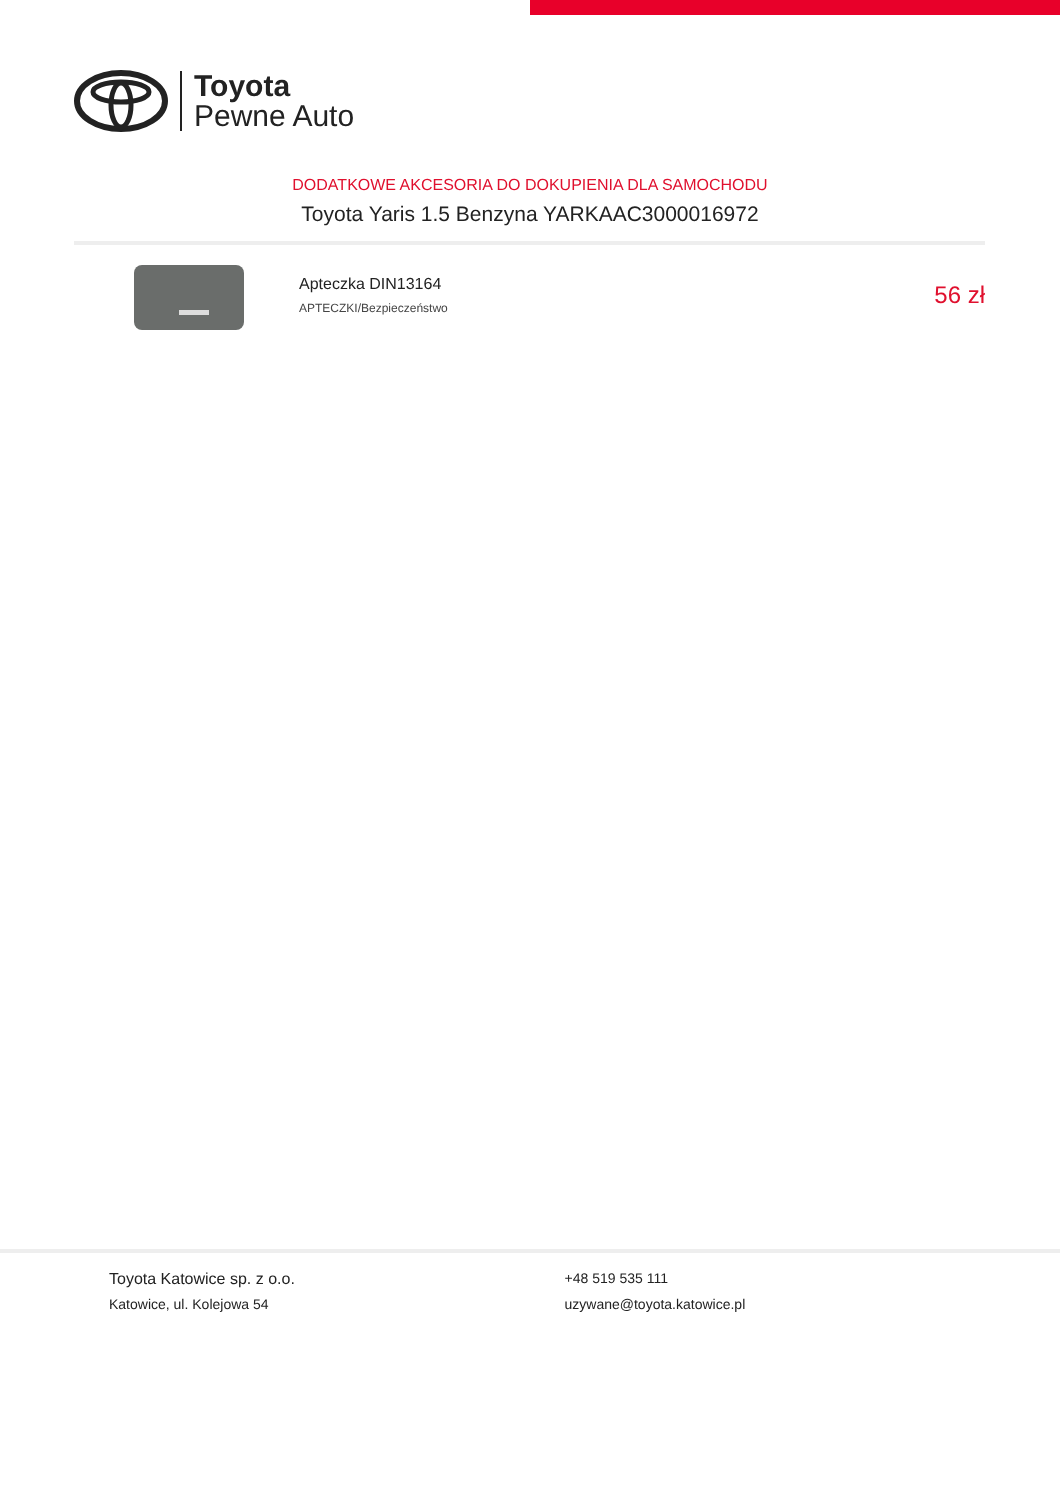Toyota
Pewne Auto
DODATKOWE AKCESORIA DO DOKUPIENIA DLA SAMOCHODU
Toyota Yaris 1.5 Benzyna YARKAAC3000016972
Apteczka DIN13164
APTECZKI/Bezpieczeństwo
56 zł
Toyota Katowice sp. z o.o.
Katowice, ul. Kolejowa 54
+48 519 535 111
uzywane@toyota.katowice.pl